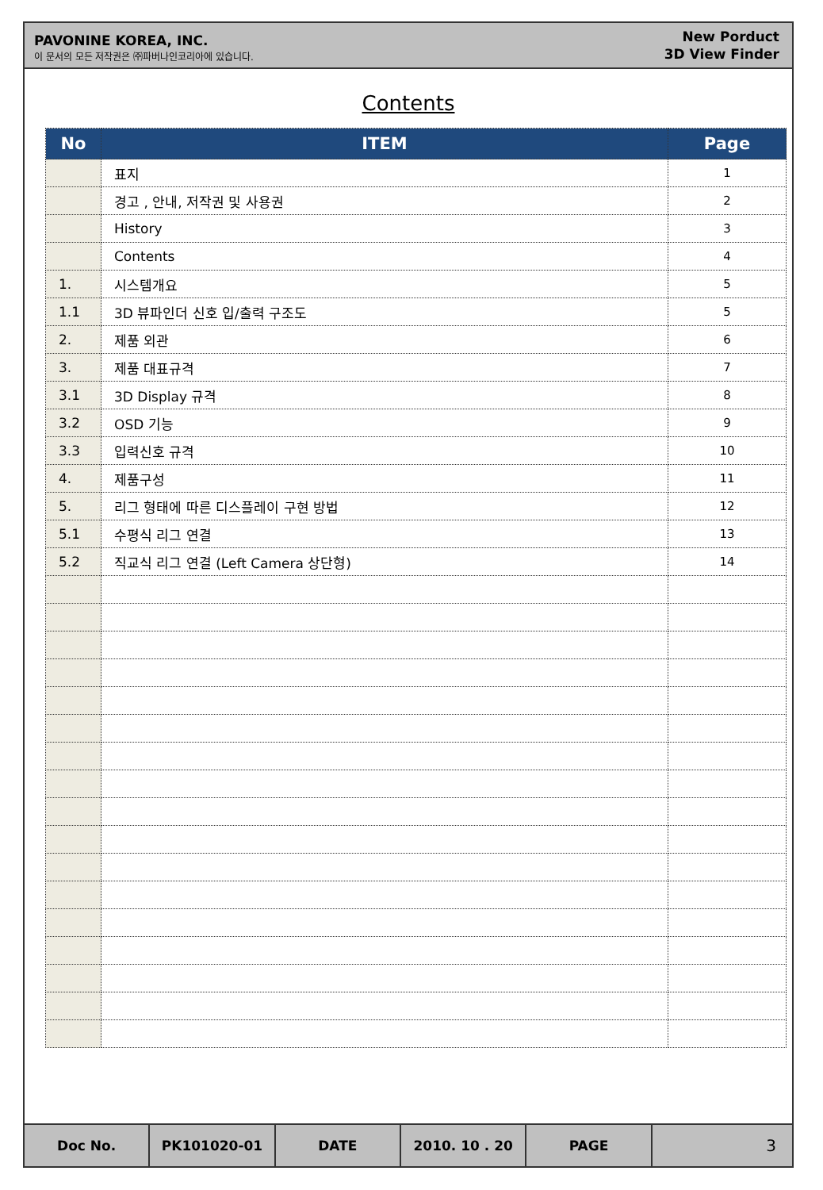PAVONINE KOREA, INC.
이 문서의 모든 저작권은 ㈜파버나인코리아에 있습니다.
New Porduct
3D View Finder
Contents
| No | ITEM | Page |
| --- | --- | --- |
| | 표지 | 1 |
| | 경고 , 안내, 저작권 및 사용권 | 2 |
| | History | 3 |
| | Contents | 4 |
| 1. | 시스템개요 | 5 |
| 1.1 | 3D 뷰파인더 신호 입/출력 구조도 | 5 |
| 2. | 제품 외관 | 6 |
| 3. | 제품 대표규격 | 7 |
| 3.1 | 3D Display 규격 | 8 |
| 3.2 | OSD 기능 | 9 |
| 3.3 | 입력신호 규격 | 10 |
| 4. | 제품구성 | 11 |
| 5. | 리그 형태에 따른 디스플레이 구현 방법 | 12 |
| 5.1 | 수평식 리그 연결 | 13 |
| 5.2 | 직교식 리그 연결 (Left Camera 상단형) | 14 |
Doc No. PK101020-01 DATE 2010. 10 . 20 PAGE
3